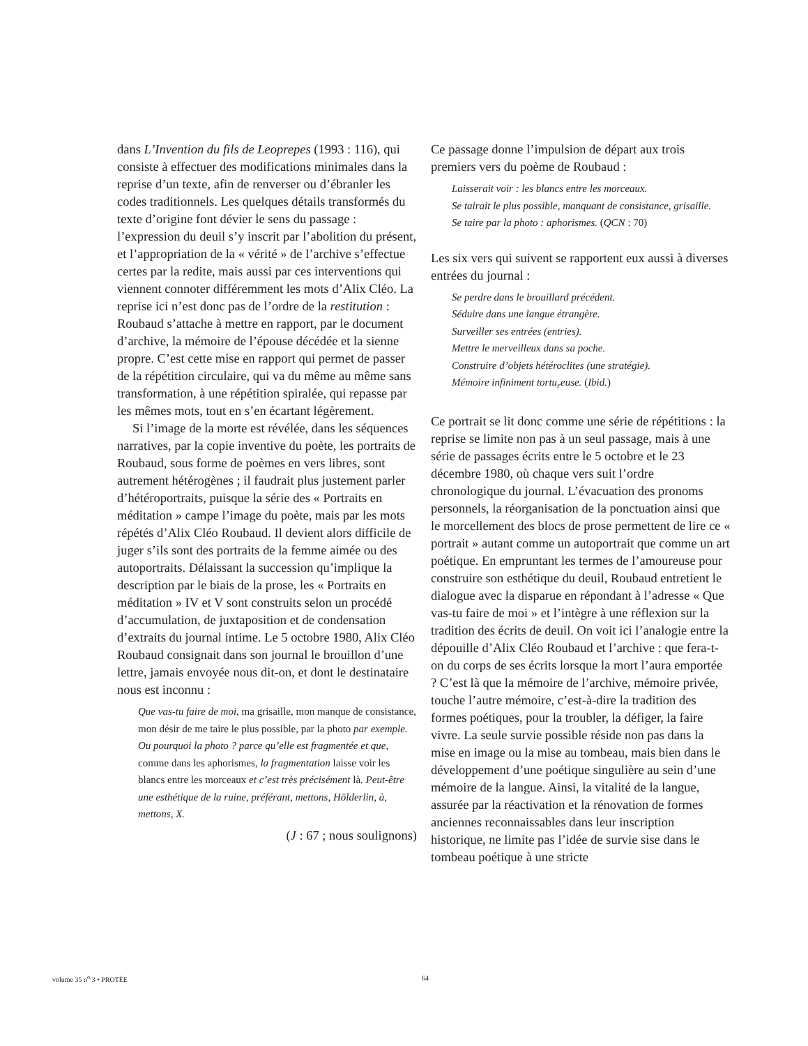dans L’Invention du fils de Leoprepes (1993 : 116), qui consiste à effectuer des modifications minimales dans la reprise d’un texte, afin de renverser ou d’ébranler les codes traditionnels. Les quelques détails transformés du texte d’origine font dévier le sens du passage : l’expression du deuil s’y inscrit par l’abolition du présent, et l’appropriation de la « vérité » de l’archive s’effectue certes par la redite, mais aussi par ces interventions qui viennent connoter différemment les mots d’Alix Cléo. La reprise ici n’est donc pas de l’ordre de la restitution : Roubaud s’attache à mettre en rapport, par le document d’archive, la mémoire de l’épouse décédée et la sienne propre. C’est cette mise en rapport qui permet de passer de la répétition circulaire, qui va du même au même sans transformation, à une répétition spiralée, qui repasse par les mêmes mots, tout en s’en écartant légèrement.
Si l’image de la morte est révélée, dans les séquences narratives, par la copie inventive du poète, les portraits de Roubaud, sous forme de poèmes en vers libres, sont autrement hétérogènes ; il faudrait plus justement parler d’hétéroportraits, puisque la série des « Portraits en méditation » campe l’image du poète, mais par les mots répétés d’Alix Cléo Roubaud. Il devient alors difficile de juger s’ils sont des portraits de la femme aimée ou des autoportraits. Délaissant la succession qu’implique la description par le biais de la prose, les « Portraits en méditation » IV et V sont construits selon un procédé d’accumulation, de juxtaposition et de condensation d’extraits du journal intime. Le 5 octobre 1980, Alix Cléo Roubaud consignait dans son journal le brouillon d’une lettre, jamais envoyée nous dit-on, et dont le destinataire nous est inconnu :
Que vas-tu faire de moi, ma grisaille, mon manque de consistance, mon désir de me taire le plus possible, par la photo par exemple. Ou pourquoi la photo ? parce qu’elle est fragmentée et que, comme dans les aphorismes, la fragmentation laisse voir les blancs entre les morceaux et c’est très précisément là. Peut-être une esthétique de la ruine, préférant, mettons, Hölderlin, à, mettons, X.
(J : 67 ; nous soulignons)
Ce passage donne l’impulsion de départ aux trois premiers vers du poème de Roubaud :
Laisserait voir : les blancs entre les morceaux.
Se tairait le plus possible, manquant de consistance, grisaille.
Se taire par la photo : aphorismes. (QCN : 70)
Les six vers qui suivent se rapportent eux aussi à diverses entrées du journal :
Se perdre dans le brouillard précédent.
Séduire dans une langue étrangère.
Surveiller ses entrées (entries).
Mettre le merveilleux dans sa poche.
Construire d’objets hétéroclites (une stratégie).
Mémoire infiniment tortu<sub>r</sub>euse. (Ibid.)
Ce portrait se lit donc comme une série de répétitions : la reprise se limite non pas à un seul passage, mais à une série de passages écrits entre le 5 octobre et le 23 décembre 1980, où chaque vers suit l’ordre chronologique du journal. L’évacuation des pronoms personnels, la réorganisation de la ponctuation ainsi que le morcellement des blocs de prose permettent de lire ce « portrait » autant comme un autoportrait que comme un art poétique. En empruntant les termes de l’amoureuse pour construire son esthétique du deuil, Roubaud entretient le dialogue avec la disparue en répondant à l’adresse « Que vas-tu faire de moi » et l’intègre à une réflexion sur la tradition des écrits de deuil. On voit ici l’analogie entre la dépouille d’Alix Cléo Roubaud et l’archive : que fera-t-on du corps de ses écrits lorsque la mort l’aura emportée ? C’est là que la mémoire de l’archive, mémoire privée, touche l’autre mémoire, c’est-à-dire la tradition des formes poétiques, pour la troubler, la défiger, la faire vivre. La seule survie possible réside non pas dans la mise en image ou la mise au tombeau, mais bien dans le développement d’une poétique singulière au sein d’une mémoire de la langue. Ainsi, la vitalité de la langue, assurée par la réactivation et la rénovation de formes anciennes reconnaissables dans leur inscription historique, ne limite pas l’idée de survie sise dans le tombeau poétique à une stricte
volume 35 n<sup>o</sup> 3 • PROTÉE 64